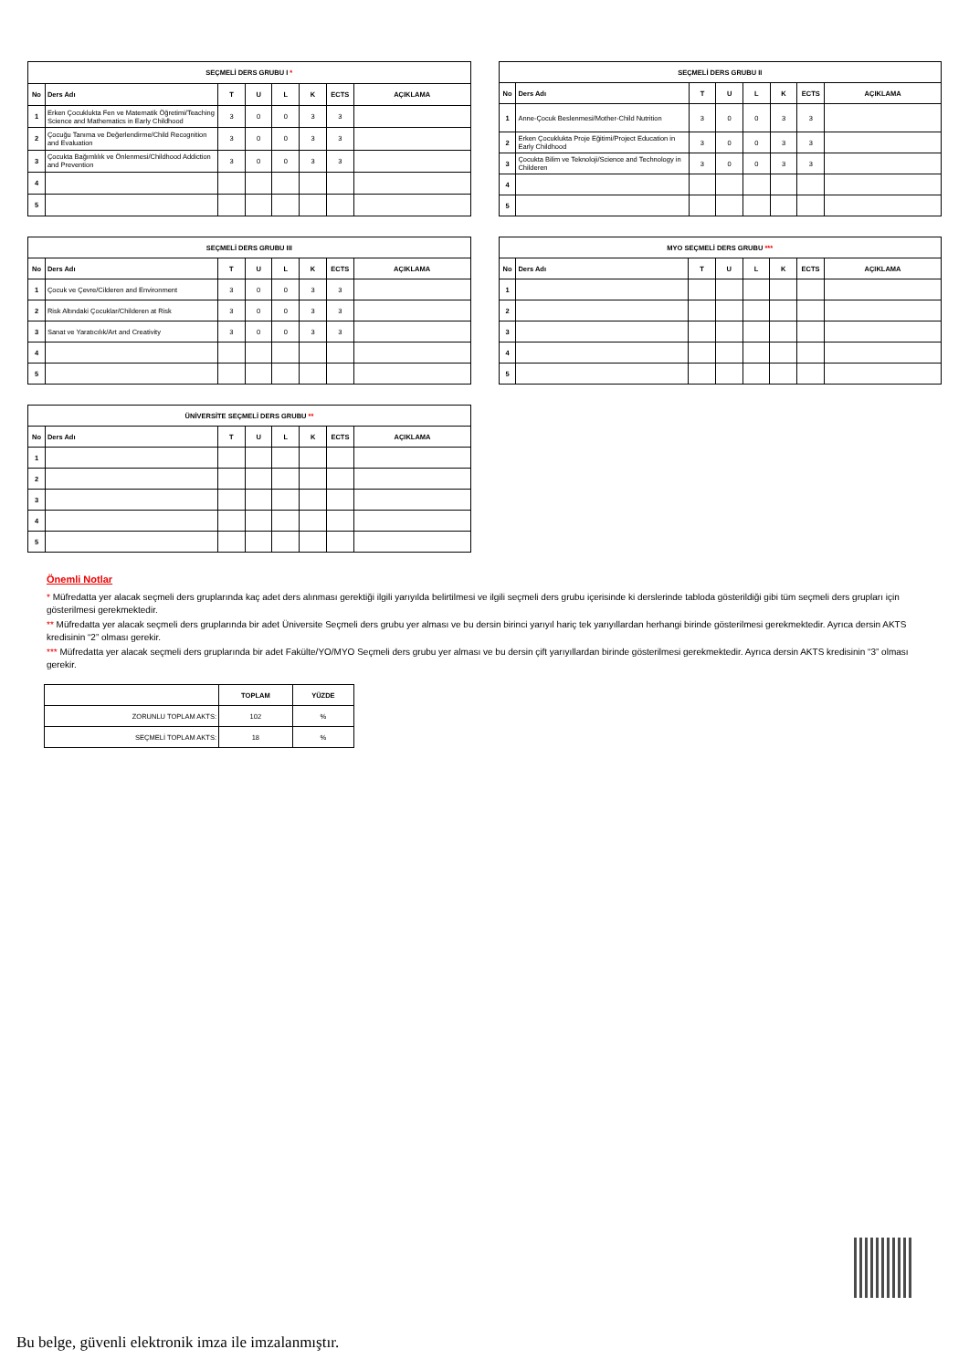| SEÇMELİ DERS GRUBU I * | | | | | | | |
| --- | --- | --- | --- | --- | --- | --- | --- |
| No | Ders Adı | T | U | L | K | ECTS | AÇIKLAMA |
| 1 | Erken Çocuklukta Fen ve Matematik Öğretimi/Teaching Science and Mathematics in Early Childhood | 3 | 0 | 0 | 3 | 3 | |
| 2 | Çocuğu Tanıma ve Değerlendirme/Child Recognition and Evaluation | 3 | 0 | 0 | 3 | 3 | |
| 3 | Çocukta Bağımlılık ve Önlenmesi/Childhood Addiction and Prevention | 3 | 0 | 0 | 3 | 3 | |
| 4 | | | | | | | |
| 5 | | | | | | | |
| SEÇMELİ DERS GRUBU II | | | | | | | |
| --- | --- | --- | --- | --- | --- | --- | --- |
| No | Ders Adı | T | U | L | K | ECTS | AÇIKLAMA |
| 1 | Anne-Çocuk Beslenmesi/Mother-Child Nutrition | 3 | 0 | 0 | 3 | 3 | |
| 2 | Erken Çocuklukta Proje Eğitimi/Project Education in Early Childhood | 3 | 0 | 0 | 3 | 3 | |
| 3 | Çocukta Bilim ve Teknoloji/Science and Technology in Childeren | 3 | 0 | 0 | 3 | 3 | |
| 4 | | | | | | | |
| 5 | | | | | | | |
| SEÇMELİ DERS GRUBU III | | | | | | | |
| --- | --- | --- | --- | --- | --- | --- | --- |
| No | Ders Adı | T | U | L | K | ECTS | AÇIKLAMA |
| 1 | Çocuk ve Çevre/Cilderen and Environment | 3 | 0 | 0 | 3 | 3 | |
| 2 | Risk Altındaki Çocuklar/Childeren at Risk | 3 | 0 | 0 | 3 | 3 | |
| 3 | Sanat ve Yaratıcılık/Art and Creativity | 3 | 0 | 0 | 3 | 3 | |
| 4 | | | | | | | |
| 5 | | | | | | | |
| MYO SEÇMELİ DERS GRUBU *** | | | | | | | |
| --- | --- | --- | --- | --- | --- | --- | --- |
| No | Ders Adı | T | U | L | K | ECTS | AÇIKLAMA |
| 1 | | | | | | | |
| 2 | | | | | | | |
| 3 | | | | | | | |
| 4 | | | | | | | |
| 5 | | | | | | | |
| ÜNİVERSİTE SEÇMELİ DERS GRUBU ** | | | | | | | |
| --- | --- | --- | --- | --- | --- | --- | --- |
| No | Ders Adı | T | U | L | K | ECTS | AÇIKLAMA |
| 1 | | | | | | | |
| 2 | | | | | | | |
| 3 | | | | | | | |
| 4 | | | | | | | |
| 5 | | | | | | | |
Önemli Notlar
* Müfredatta yer alacak seçmeli ders gruplarında kaç adet ders alınması gerektiği ilgili yarıyılda belirtilmesi ve ilgili seçmeli ders grubu içerisinde ki derslerinde tabloda gösterildiği gibi tüm seçmeli ders grupları için gösterilmesi gerekmektedir.
** Müfredatta yer alacak seçmeli ders gruplarında bir adet Üniversite Seçmeli ders grubu yer alması ve bu dersin birinci yarıyıl hariç tek yarıyıllardan herhangi birinde gösterilmesi gerekmektedir. Ayrıca dersin AKTS kredisinin “2” olması gerekir.
*** Müfredatta yer alacak seçmeli ders gruplarında bir adet Fakülte/YO/MYO Seçmeli ders grubu yer alması ve bu dersin çift yarıyıllardan birinde gösterilmesi gerekmektedir. Ayrıca dersin AKTS kredisinin “3” olması gerekir.
| | TOPLAM | YÜZDE |
| ZORUNLU TOPLAM AKTS: | 102 | % |
| SEÇMELİ TOPLAM AKTS: | 18 | % |
Bu belge, güvenli elektronik imza ile imzalanmıştır.